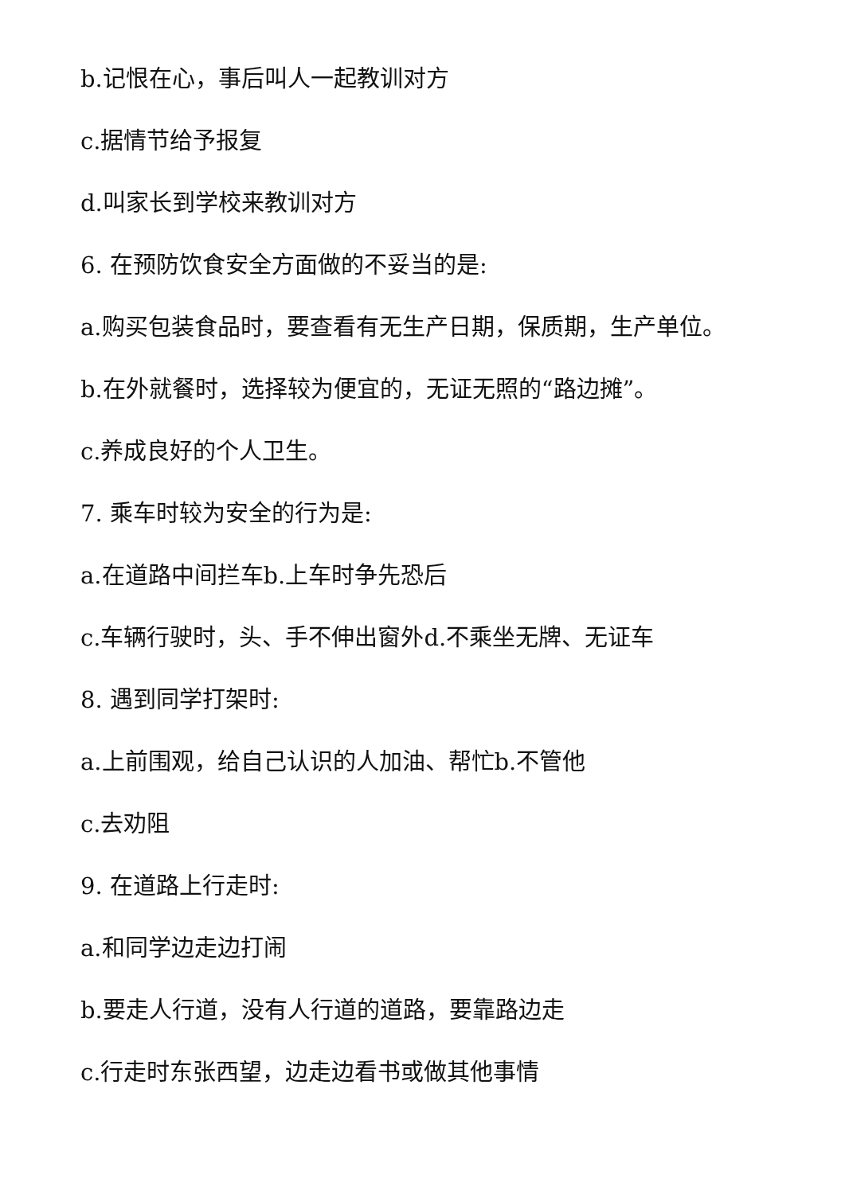b.记恨在心，事后叫人一起教训对方
c.据情节给予报复
d.叫家长到学校来教训对方
6. 在预防饮食安全方面做的不妥当的是:
a.购买包装食品时，要查看有无生产日期，保质期，生产单位。
b.在外就餐时，选择较为便宜的，无证无照的“路边摊”。
c.养成良好的个人卫生。
7. 乘车时较为安全的行为是:
a.在道路中间拦车b.上车时争先恐后
c.车辆行驶时，头、手不伸出窗外d.不乘坐无牌、无证车
8. 遇到同学打架时:
a.上前围观，给自己认识的人加油、帮忙b.不管他
c.去劝阻
9. 在道路上行走时:
a.和同学边走边打闹
b.要走人行道，没有人行道的道路，要靠路边走
c.行走时东张西望，边走边看书或做其他事情